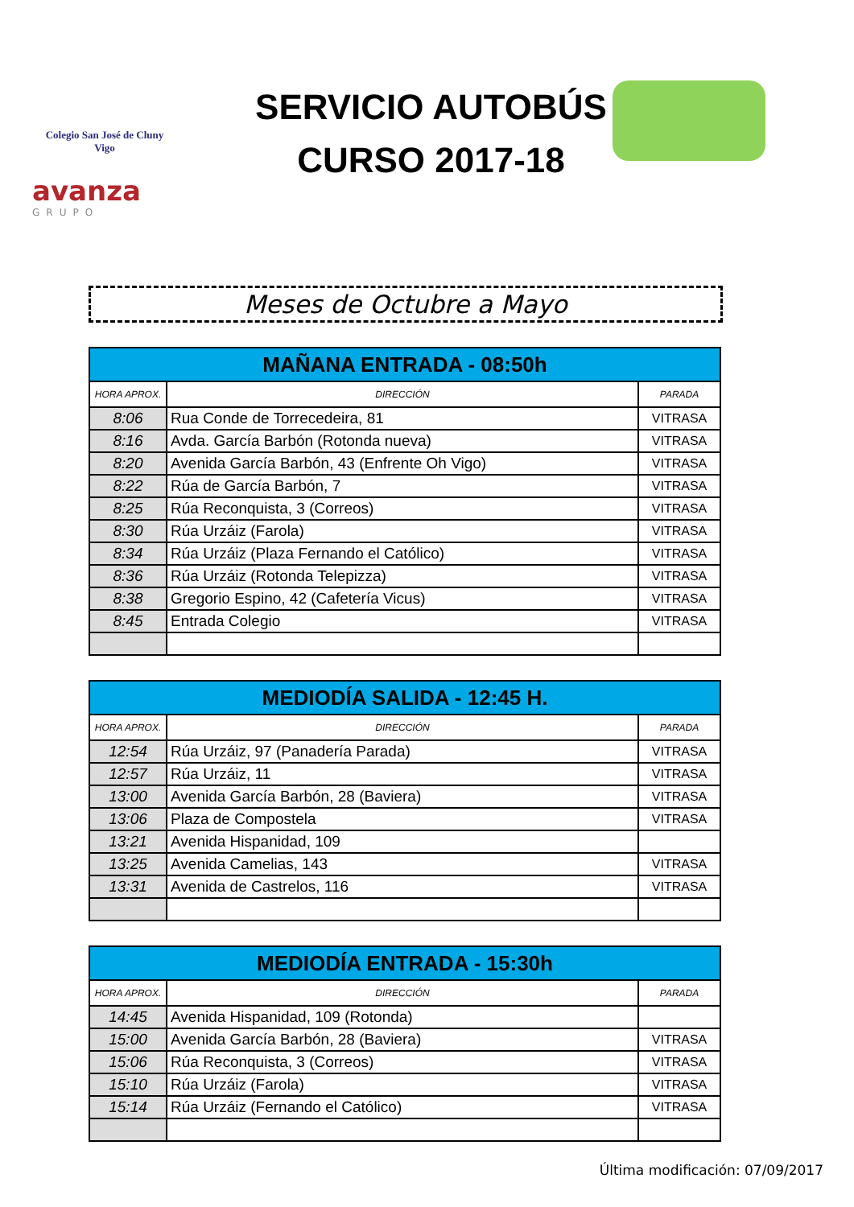Colegio San José de Cluny
Vigo
avanza
GRUPO
SERVICIO AUTOBÚS
CURSO 2017-18
Meses de Octubre a Mayo
| MAÑANA ENTRADA - 08:50h | | |
| --- | --- | --- |
| HORA APROX. | DIRECCIÓN | PARADA |
| 8:06 | Rua Conde de Torrecedeira, 81 | VITRASA |
| 8:16 | Avda. García Barbón (Rotonda nueva) | VITRASA |
| 8:20 | Avenida García Barbón, 43 (Enfrente Oh Vigo) | VITRASA |
| 8:22 | Rúa de García Barbón, 7 | VITRASA |
| 8:25 | Rúa Reconquista, 3 (Correos) | VITRASA |
| 8:30 | Rúa Urzáiz (Farola) | VITRASA |
| 8:34 | Rúa Urzáiz (Plaza Fernando el Católico) | VITRASA |
| 8:36 | Rúa Urzáiz (Rotonda Telepizza) | VITRASA |
| 8:38 | Gregorio Espino, 42 (Cafetería Vicus) | VITRASA |
| 8:45 | Entrada Colegio | VITRASA |
| MEDIODÍA SALIDA - 12:45 H. | | |
| --- | --- | --- |
| HORA APROX. | DIRECCIÓN | PARADA |
| 12:54 | Rúa Urzáiz, 97 (Panadería Parada) | VITRASA |
| 12:57 | Rúa Urzáiz, 11 | VITRASA |
| 13:00 | Avenida García Barbón, 28 (Baviera) | VITRASA |
| 13:06 | Plaza de Compostela | VITRASA |
| 13:21 | Avenida Hispanidad, 109 | |
| 13:25 | Avenida Camelias, 143 | VITRASA |
| 13:31 | Avenida de Castrelos, 116 | VITRASA |
| MEDIODÍA ENTRADA - 15:30h | | |
| --- | --- | --- |
| HORA APROX. | DIRECCIÓN | PARADA |
| 14:45 | Avenida Hispanidad, 109 (Rotonda) | |
| 15:00 | Avenida García Barbón, 28 (Baviera) | VITRASA |
| 15:06 | Rúa Reconquista, 3 (Correos) | VITRASA |
| 15:10 | Rúa Urzáiz (Farola) | VITRASA |
| 15:14 | Rúa Urzáiz (Fernando el Católico) | VITRASA |
Última modificación: 07/09/2017